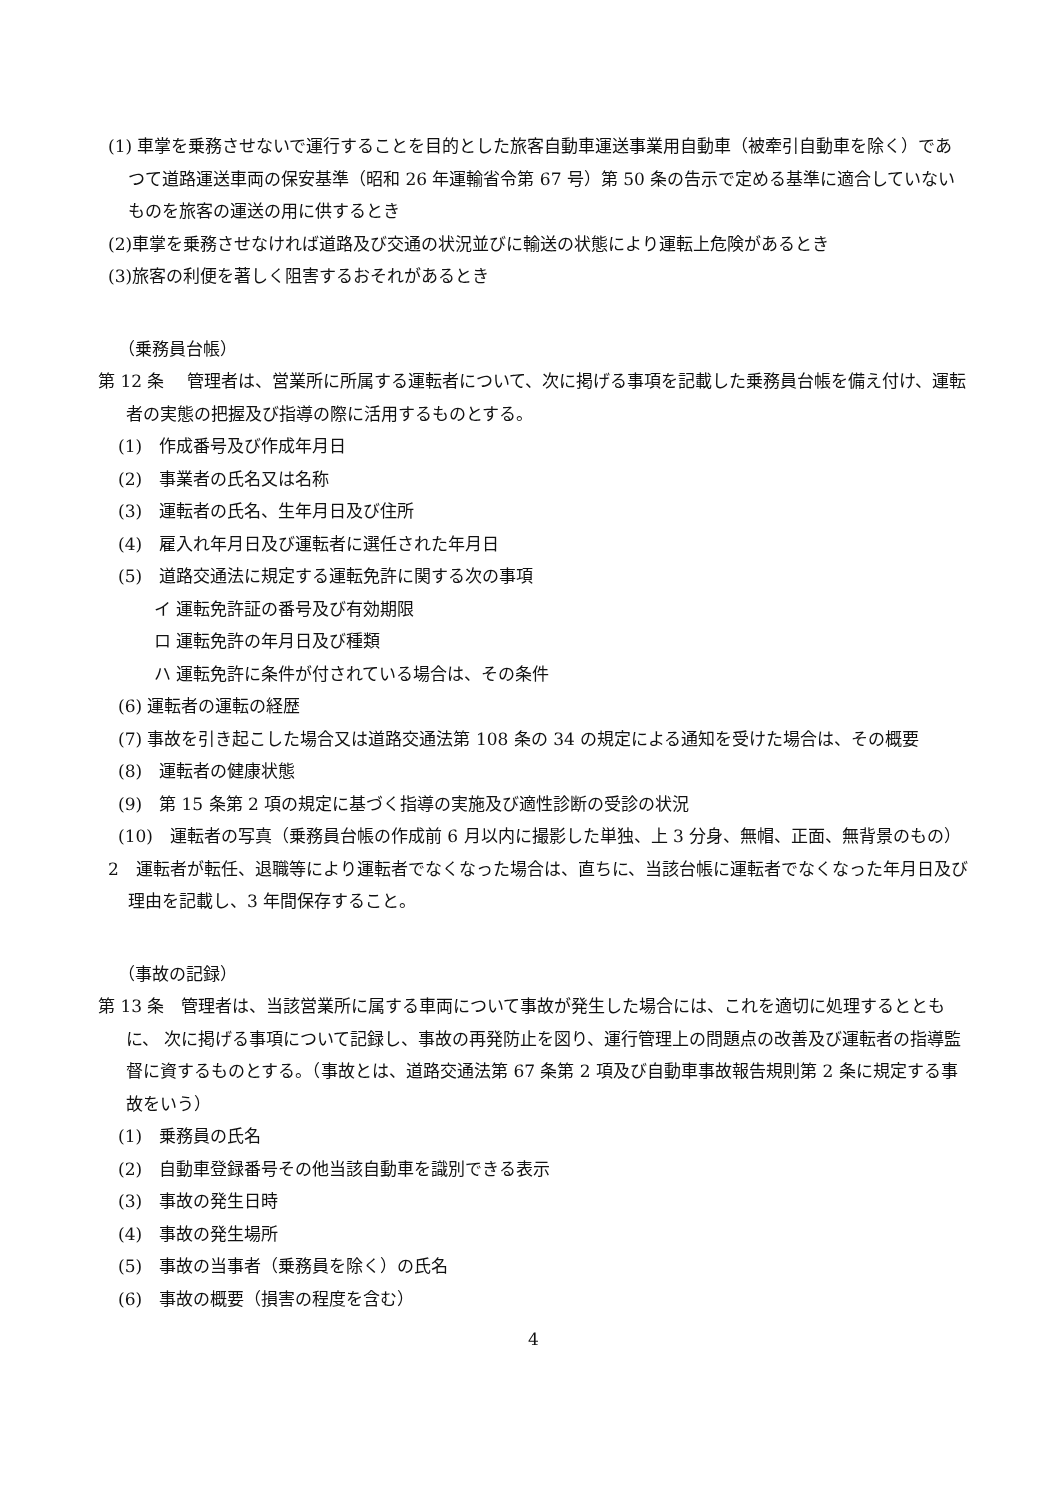(1) 車掌を乗務させないで運行することを目的とした旅客自動車運送事業用自動車（被牽引自動車を除く）であつて道路運送車両の保安基準（昭和 26 年運輸省令第 67 号）第 50 条の告示で定める基準に適合していないものを旅客の運送の用に供するとき
(2)車掌を乗務させなければ道路及び交通の状況並びに輸送の状態により運転上危険があるとき
(3)旅客の利便を著しく阻害するおそれがあるとき
（乗務員台帳）
第 12 条　 管理者は、営業所に所属する運転者について、次に掲げる事項を記載した乗務員台帳を備え付け、運転者の実態の把握及び指導の際に活用するものとする。
(1)　作成番号及び作成年月日
(2)　事業者の氏名又は名称
(3)　運転者の氏名、生年月日及び住所
(4)　雇入れ年月日及び運転者に選任された年月日
(5)　道路交通法に規定する運転免許に関する次の事項
イ 運転免許証の番号及び有効期限
ロ 運転免許の年月日及び種類
ハ 運転免許に条件が付されている場合は、その条件
(6) 運転者の運転の経歴
(7) 事故を引き起こした場合又は道路交通法第 108 条の 34 の規定による通知を受けた場合は、その概要
(8)　運転者の健康状態
(9)　第 15 条第 2 項の規定に基づく指導の実施及び適性診断の受診の状況
(10)　運転者の写真（乗務員台帳の作成前 6 月以内に撮影した単独、上 3 分身、無帽、正面、無背景のもの）
2　運転者が転任、退職等により運転者でなくなった場合は、直ちに、当該台帳に運転者でなくなった年月日及び理由を記載し、3 年間保存すること。
（事故の記録）
第 13 条　管理者は、当該営業所に属する車両について事故が発生した場合には、これを適切に処理するとともに、 次に掲げる事項について記録し、事故の再発防止を図り、運行管理上の問題点の改善及び運転者の指導監督に資するものとする。（事故とは、道路交通法第 67 条第 2 項及び自動車事故報告規則第 2 条に規定する事故をいう）
(1)　乗務員の氏名
(2)　自動車登録番号その他当該自動車を識別できる表示
(3)　事故の発生日時
(4)　事故の発生場所
(5)　事故の当事者（乗務員を除く）の氏名
(6)　事故の概要（損害の程度を含む）
4